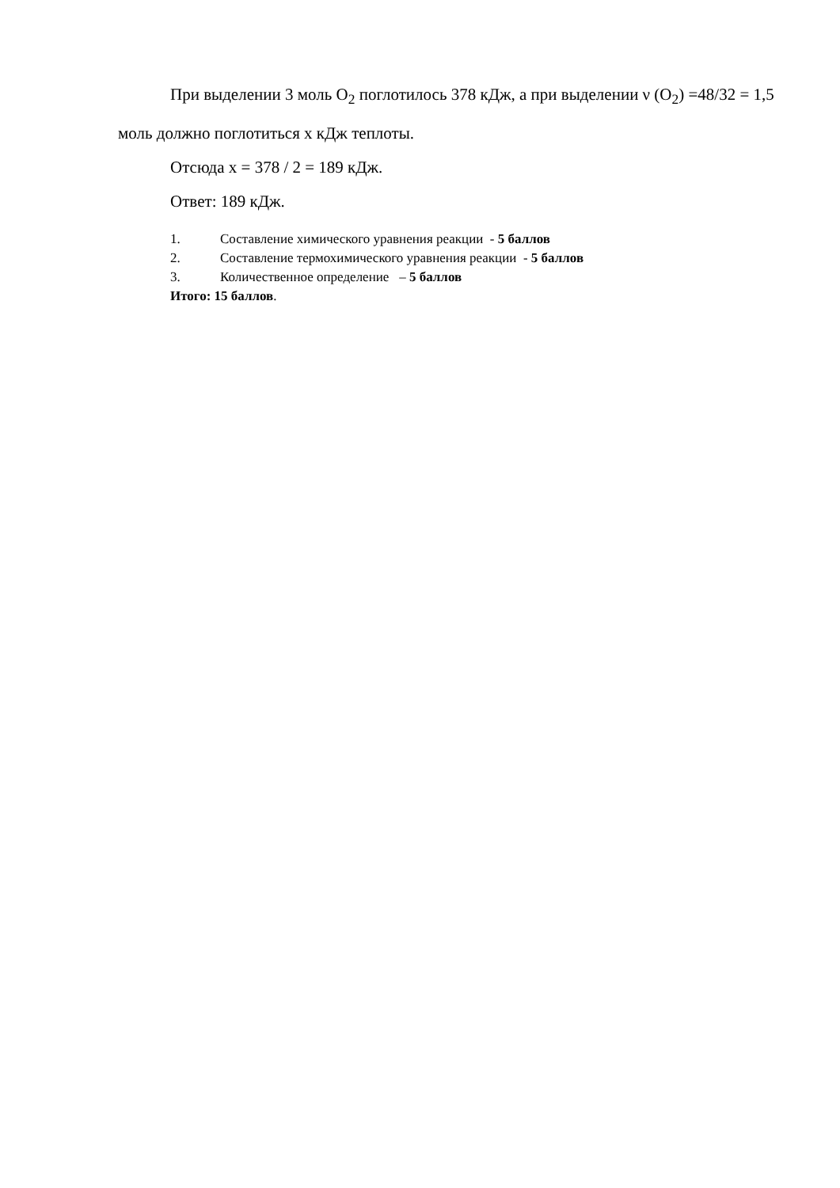При выделении 3 моль O<sub>2</sub> поглотилось 378 кДж, а при выделении ν (O<sub>2</sub>) =48/32 = 1,5 моль должно поглотиться х кДж теплоты.
Отсюда х = 378 / 2 = 189 кДж.
Ответ: 189 кДж.
1. Составление химического уравнения реакции - 5 баллов
2. Составление термохимического уравнения реакции - 5 баллов
3. Количественное определение – 5 баллов
Итого: 15 баллов.